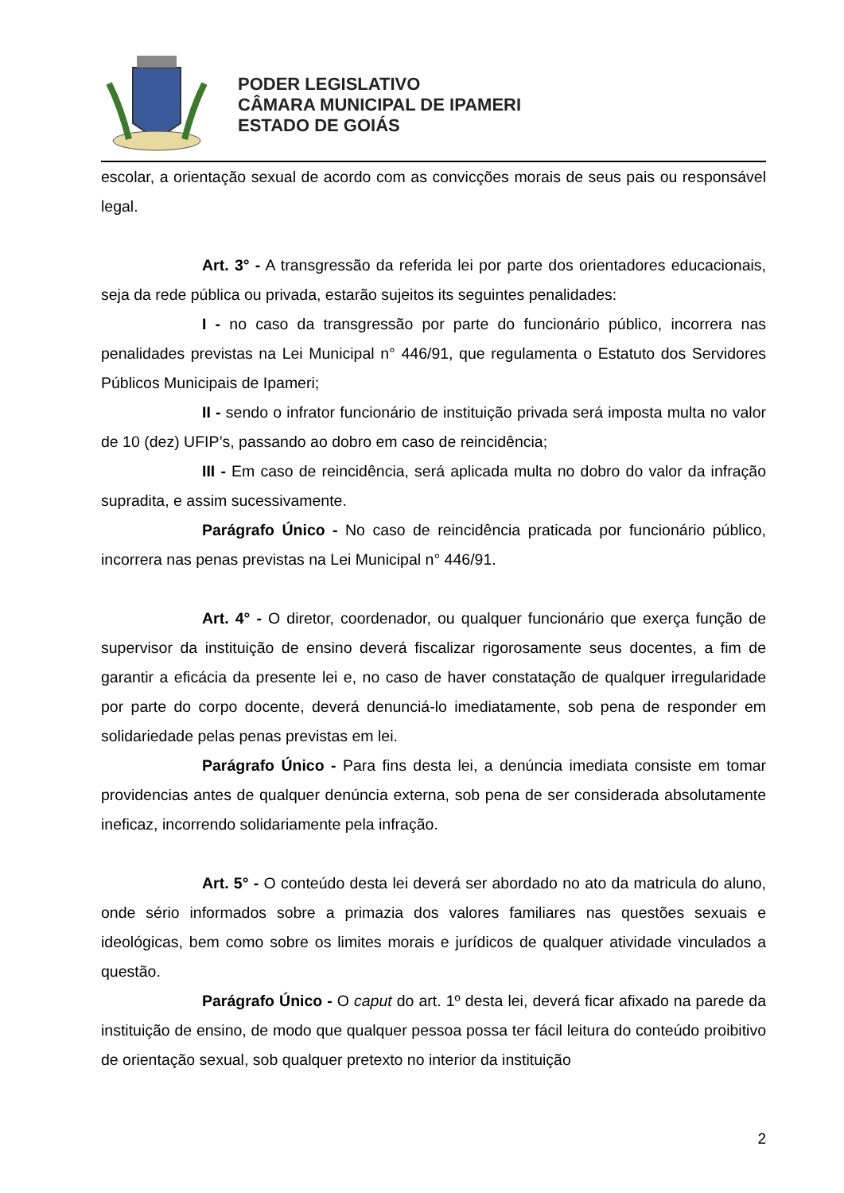PODER LEGISLATIVO
CÂMARA MUNICIPAL DE IPAMERI
ESTADO DE GOIÁS
escolar, a orientação sexual de acordo com as convicções morais de seus pais ou responsável legal.
Art. 3° - A transgressão da referida lei por parte dos orientadores educacionais, seja da rede pública ou privada, estarão sujeitos its seguintes penalidades:
I - no caso da transgressão por parte do funcionário público, incorrera nas penalidades previstas na Lei Municipal n° 446/91, que regulamenta o Estatuto dos Servidores Públicos Municipais de Ipameri;
II - sendo o infrator funcionário de instituição privada será imposta multa no valor de 10 (dez) UFIP’s, passando ao dobro em caso de reincidência;
III - Em caso de reincidência, será aplicada multa no dobro do valor da infração supradita, e assim sucessivamente.
Parágrafo Único - No caso de reincidência praticada por funcionário público, incorrera nas penas previstas na Lei Municipal n° 446/91.
Art. 4° - O diretor, coordenador, ou qualquer funcionário que exerça função de supervisor da instituição de ensino deverá fiscalizar rigorosamente seus docentes, a fim de garantir a eficácia da presente lei e, no caso de haver constatação de qualquer irregularidade por parte do corpo docente, deverá denunciá-lo imediatamente, sob pena de responder em solidariedade pelas penas previstas em lei.
Parágrafo Único - Para fins desta lei, a denúncia imediata consiste em tomar providencias antes de qualquer denúncia externa, sob pena de ser considerada absolutamente ineficaz, incorrendo solidariamente pela infração.
Art. 5° - O conteúdo desta lei deverá ser abordado no ato da matricula do aluno, onde sério informados sobre a primazia dos valores familiares nas questões sexuais e ideológicas, bem como sobre os limites morais e jurídicos de qualquer atividade vinculados a questão.
Parágrafo Único - O caput do art. 1º desta lei, deverá ficar afixado na parede da instituição de ensino, de modo que qualquer pessoa possa ter fácil leitura do conteúdo proibitivo de orientação sexual, sob qualquer pretexto no interior da instituição
2